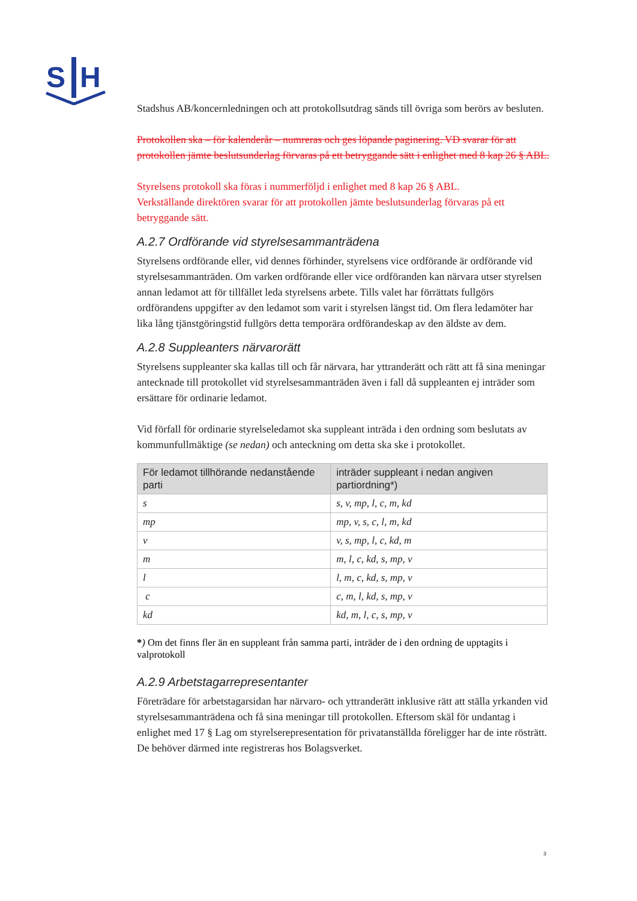S
H
Stadshus AB/koncernledningen och att protokollsutdrag sänds till övriga som berörs av besluten.
Protokollen ska – för kalenderår – numreras och ges löpande paginering. VD svarar för att protokollen jämte beslutsunderlag förvaras på ett betryggande sätt i enlighet med 8 kap 26 § ABL.
Styrelsens protokoll ska föras i nummerföljd i enlighet med 8 kap 26 § ABL.
Verkställande direktören svarar för att protokollen jämte beslutsunderlag förvaras på ett betryggande sätt.
A.2.7 Ordförande vid styrelsesammanträdena
Styrelsens ordförande eller, vid dennes förhinder, styrelsens vice ordförande är ordförande vid styrelsesammanträden. Om varken ordförande eller vice ordföranden kan närvara utser styrelsen annan ledamot att för tillfället leda styrelsens arbete. Tills valet har förrättats fullgörs ordförandens uppgifter av den ledamot som varit i styrelsen längst tid. Om flera ledamöter har lika lång tjänstgöringstid fullgörs detta temporära ordförandeskap av den äldste av dem.
A.2.8 Suppleanters närvarorätt
Styrelsens suppleanter ska kallas till och får närvara, har yttranderätt och rätt att få sina meningar antecknade till protokollet vid styrelsesammanträden även i fall då suppleanten ej inträder som ersättare för ordinarie ledamot.
Vid förfall för ordinarie styrelseledamot ska suppleant inträda i den ordning som beslutats av kommunfullmäktige (se nedan) och anteckning om detta ska ske i protokollet.
| För ledamot tillhörande nedanstående parti | inträder suppleant i nedan angiven partiordning*) |
| --- | --- |
| s | s, v, mp, l, c, m, kd |
| mp | mp, v, s, c, l, m, kd |
| v | v, s, mp, l, c, kd, m |
| m | m, l, c, kd, s, mp, v |
| l | l, m, c, kd, s, mp, v |
| c | c, m, l, kd, s, mp, v |
| kd | kd, m, l, c, s, mp, v |
*) Om det finns fler än en suppleant från samma parti, inträder de i den ordning de upptagits i valprotokoll
A.2.9 Arbetstagarrepresentanter
Företrädare för arbetstagarsidan har närvaro- och yttranderätt inklusive rätt att ställa yrkanden vid styrelsesammanträdena och få sina meningar till protokollen. Eftersom skäl för undantag i enlighet med 17 § Lag om styrelserepresentation för privatanställda föreligger har de inte rösträtt. De behöver därmed inte registreras hos Bolagsverket.
3